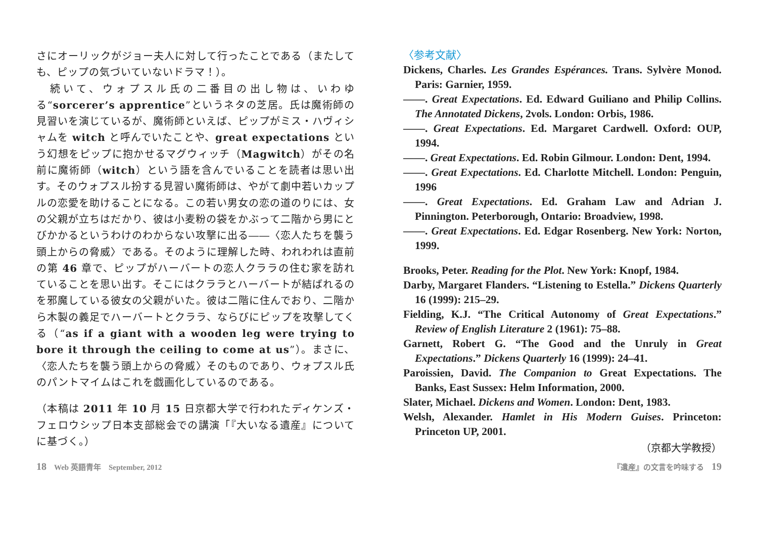さにオーリックがジョー夫人に対して行ったことである（またしても、ピップの気づいていないドラマ！）。
　続いて、ウォプスル氏の二番目の出し物は、いわゆる“sorcerer’s apprentice”というネタの芝居。氏は魔術師の見習いを演じているが、魔術師といえば、ピップがミス・ハヴィシャムを witch と呼んでいたことや、great expectations という幻想をピップに抱かせるマグウィッチ（Magwitch）がその名前に魔術師（witch）という語を含んでいることを読者は思い出す。そのウォプスル扮する見習い魔術師は、やがて劇中若いカップルの恋愛を助けることになる。この若い男女の恋の道のりには、女の父親が立ちはだかり、彼は小麦粉の袋をかぶって二階から男にとびかかるというわけのわからない攻撃に出る――〈恋人たちを襲う頭上からの脅威〉である。そのように理解した時、われわれは直前の第 46 章で、ピップがハーバートの恋人クララの住む家を訪れていることを思い出す。そこにはクララとハーバートが結ばれるのを邪魔している彼女の父親がいた。彼は二階に住んでおり、二階から木製の義足でハーバートとクララ、ならびにピップを攻撃してくる（“as if a giant with a wooden leg were trying to bore it through the ceiling to come at us”）。まさに、〈恋人たちを襲う頭上からの脅威〉そのものであり、ウォプスル氏のパントマイムはこれを戯画化しているのである。
（本稿は 2011 年 10 月 15 日京都大学で行われたディケンズ・フェロウシップ日本支部総会での講演「『大いなる遺産』についてに基づく。）
〈参考文献〉
Dickens, Charles. Les Grandes Espérances. Trans. Sylvère Monod. Paris: Garnier, 1959.
――. Great Expectations. Ed. Edward Guiliano and Philip Collins. The Annotated Dickens, 2vols. London: Orbis, 1986.
――. Great Expectations. Ed. Margaret Cardwell. Oxford: OUP, 1994.
――. Great Expectations. Ed. Robin Gilmour. London: Dent, 1994.
――. Great Expectations. Ed. Charlotte Mitchell. London: Penguin, 1996
――. Great Expectations. Ed. Graham Law and Adrian J. Pinnington. Peterborough, Ontario: Broadview, 1998.
――. Great Expectations. Ed. Edgar Rosenberg. New York: Norton, 1999.
Brooks, Peter. Reading for the Plot. New York: Knopf, 1984.
Darby, Margaret Flanders. “Listening to Estella.” Dickens Quarterly 16 (1999): 215–29.
Fielding, K.J. “The Critical Autonomy of Great Expectations.” Review of English Literature 2 (1961): 75–88.
Garnett, Robert G. “The Good and the Unruly in Great Expectations.” Dickens Quarterly 16 (1999): 24–41.
Paroissien, David. The Companion to Great Expectations. The Banks, East Sussex: Helm Information, 2000.
Slater, Michael. Dickens and Women. London: Dent, 1983.
Welsh, Alexander. Hamlet in His Modern Guises. Princeton: Princeton UP, 2001.
（京都大学教授）
18　Web 英語青年　September, 2012 『遺産』の文言を吟味する　19